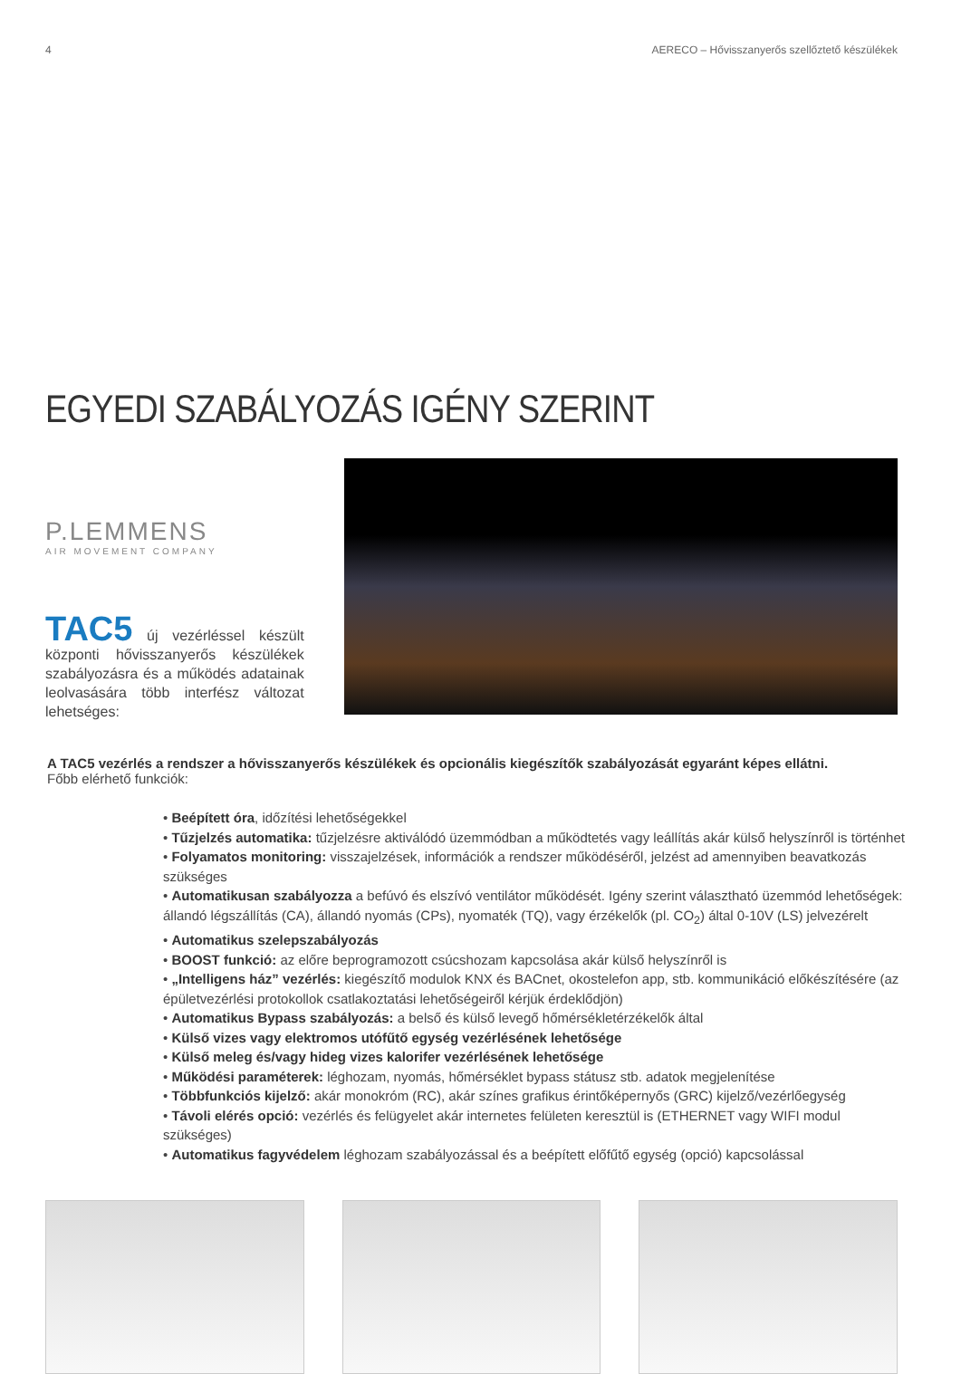4 AERECO – Hővisszanyerős szellőztető készülékek
EGYEDI SZABÁLYOZÁS IGÉNY SZERINT
P.LEMMENS
AIR MOVEMENT COMPANY
TAC5 új vezérléssel készült központi hővisszanyerős készülékek szabályozásra és a működés adatainak leolvasására több interfész változat lehetséges:
A TAC5 vezérlés a rendszer a hővisszanyerős készülékek és opcionális kiegészítők szabályozását egyaránt képes ellátni.
Főbb elérhető funkciók:
• Beépített óra, időzítési lehetőségekkel
• Tűzjelzés automatika: tűzjelzésre aktiválódó üzemmódban a működtetés vagy leállítás akár külső helyszínről is történhet
• Folyamatos monitoring: visszajelzések, információk a rendszer működéséről, jelzést ad amennyiben beavatkozás szükséges
• Automatikusan szabályozza a befúvó és elszívó ventilátor működését. Igény szerint választható üzemmód lehetőségek: állandó légszállítás (CA), állandó nyomás (CPs), nyomaték (TQ), vagy érzékelők (pl. CO<sub>2</sub>) által 0-10V (LS) jelvezérelt
• Automatikus szelepszabályozás
• BOOST funkció: az előre beprogramozott csúcshozam kapcsolása akár külső helyszínről is
• „Intelligens ház” vezérlés: kiegészítő modulok KNX és BACnet, okostelefon app, stb. kommunikáció előkészítésére (az épületvezérlési protokollok csatlakoztatási lehetőségeiről kérjük érdeklődjön)
• Automatikus Bypass szabályozás: a belső és külső levegő hőmérsékletérzékelők által
• Külső vizes vagy elektromos utófűtő egység vezérlésének lehetősége
• Külső meleg és/vagy hideg vizes kalorifer vezérlésének lehetősége
• Működési paraméterek: léghozam, nyomás, hőmérséklet bypass státusz stb. adatok megjelenítése
• Többfunkciós kijelző: akár monokróm (RC), akár színes grafikus érintőképernyős (GRC) kijelző/vezérlőegység
• Távoli elérés opció: vezérlés és felügyelet akár internetes felületen keresztül is (ETHERNET vagy WIFI modul szükséges)
• Automatikus fagyvédelem léghozam szabályozással és a beépített előfűtő egység (opció) kapcsolással